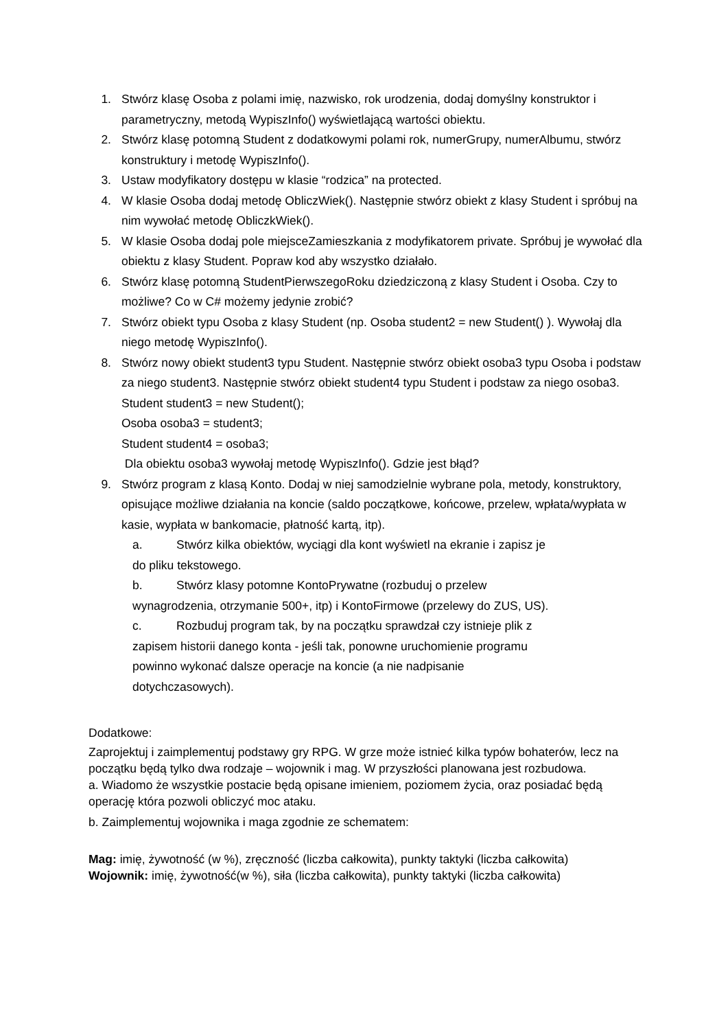1. Stwórz klasę Osoba z polami imię, nazwisko, rok urodzenia, dodaj domyślny konstruktor i parametryczny, metodą WypiszInfo() wyświetlającą wartości obiektu.
2. Stwórz klasę potomną Student z dodatkowymi polami rok, numerGrupy, numerAlbumu, stwórz konstruktury i metodę WypiszInfo().
3. Ustaw modyfikatory dostępu w klasie “rodzica” na protected.
4. W klasie Osoba dodaj metodę ObliczWiek(). Następnie stwórz obiekt z klasy Student i spróbuj na nim wywołać metodę ObliczkWiek().
5. W klasie Osoba dodaj pole miejsceZamieszkania z modyfikatorem private. Spróbuj je wywołać dla obiektu z klasy Student. Popraw kod aby wszystko działało.
6. Stwórz klasę potomną StudentPierwszegoRoku dziedziczoną z klasy Student i Osoba. Czy to możliwe? Co w C# możemy jedynie zrobić?
7. Stwórz obiekt typu Osoba z klasy Student (np. Osoba student2 = new Student() ). Wywołaj dla niego metodę WypiszInfo().
8. Stwórz nowy obiekt student3 typu Student. Następnie stwórz obiekt osoba3 typu Osoba i podstaw za niego student3. Następnie stwórz obiekt student4 typu Student i podstaw za niego osoba3.
Student student3 = new Student();
Osoba osoba3 = student3;
Student student4 = osoba3;
Dla obiektu osoba3 wywołaj metodę WypiszInfo(). Gdzie jest błąd?
9. Stwórz program z klasą Konto. Dodaj w niej samodzielnie wybrane pola, metody, konstruktory, opisujące możliwe działania na koncie (saldo początkowe, końcowe, przelew, wpłata/wypłata w kasie, wypłata w bankomacie, płatność kartą, itp).
a. Stwórz kilka obiektów, wyciągi dla kont wyświetl na ekranie i zapisz je
do pliku tekstowego.
b. Stwórz klasy potomne KontoPrywatne (rozbuduj o przelew
wynagrodzenia, otrzymanie 500+, itp) i KontoFirmowe (przelewy do ZUS, US).
c. Rozbuduj program tak, by na początku sprawdzał czy istnieje plik z
zapisem historii danego konta - jeśli tak, ponowne uruchomienie programu
powinno wykonać dalsze operacje na koncie (a nie nadpisanie
dotychczasowych).
Dodatkowe:
Zaprojektuj i zaimplementuj podstawy gry RPG. W grze może istnieć kilka typów bohaterów, lecz na początku będą tylko dwa rodzaje – wojownik i mag. W przyszłości planowana jest rozbudowa.
a. Wiadomo że wszystkie postacie będą opisane imieniem, poziomem życia, oraz posiadać będą operację która pozwoli obliczyć moc ataku.
b. Zaimplementuj wojownika i maga zgodnie ze schematem:
Mag: imię, żywotność (w %), zręczność (liczba całkowita), punkty taktyki (liczba całkowita)
Wojownik: imię, żywotność(w %), siła (liczba całkowita), punkty taktyki (liczba całkowita)